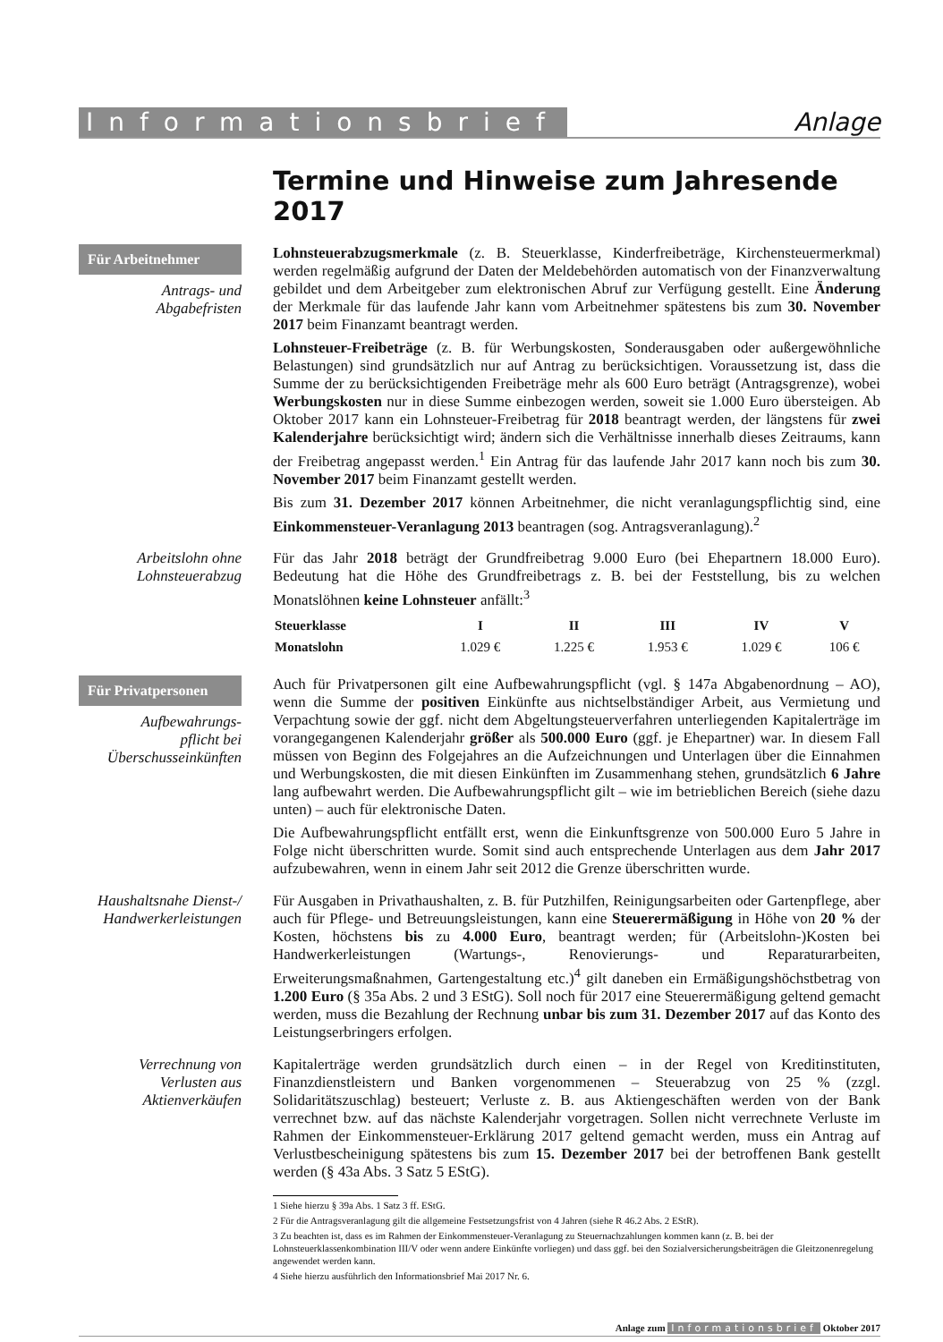Informationsbrief Anlage
Termine und Hinweise zum Jahresende 2017
Für Arbeitnehmer
Antrags- und Abgabefristen
Lohnsteuerabzugsmerkmale (z. B. Steuerklasse, Kinderfreibeträge, Kirchensteuermerkmal) werden regelmäßig aufgrund der Daten der Meldebehörden automatisch von der Finanzverwaltung gebildet und dem Arbeitgeber zum elektronischen Abruf zur Verfügung gestellt. Eine Änderung der Merkmale für das laufende Jahr kann vom Arbeitnehmer spätestens bis zum 30. November 2017 beim Finanzamt beantragt werden.
Lohnsteuer-Freibeträge (z. B. für Werbungskosten, Sonderausgaben oder außergewöhnliche Belastungen) sind grundsätzlich nur auf Antrag zu berücksichtigen. Voraussetzung ist, dass die Summe der zu berücksichtigenden Freibeträge mehr als 600 Euro beträgt (Antragsgrenze), wobei Werbungskosten nur in diese Summe einbezogen werden, soweit sie 1.000 Euro übersteigen. Ab Oktober 2017 kann ein Lohnsteuer-Freibetrag für 2018 beantragt werden, der längstens für zwei Kalenderjahre berücksichtigt wird; ändern sich die Verhältnisse innerhalb dieses Zeitraums, kann der Freibetrag angepasst werden.<sup>1</sup> Ein Antrag für das laufende Jahr 2017 kann noch bis zum 30. November 2017 beim Finanzamt gestellt werden.
Bis zum 31. Dezember 2017 können Arbeitnehmer, die nicht veranlagungspflichtig sind, eine Einkommensteuer-Veranlagung 2013 beantragen (sog. Antragsveranlagung).<sup>2</sup>
Arbeitslohn ohne Lohnsteuerabzug
Für das Jahr 2018 beträgt der Grundfreibetrag 9.000 Euro (bei Ehepartnern 18.000 Euro). Bedeutung hat die Höhe des Grundfreibetrags z. B. bei der Feststellung, bis zu welchen Monatslöhnen keine Lohnsteuer anfällt:<sup>3</sup>
| Steuerklasse | I | II | III | IV | V |
| --- | --- | --- | --- | --- | --- |
| Monatslohn | 1.029 € | 1.225 € | 1.953 € | 1.029 € | 106 € |
Für Privatpersonen
Aufbewahrungs-
pflicht bei Überschusseinkünften
Auch für Privatpersonen gilt eine Aufbewahrungspflicht (vgl. § 147a Abgabenordnung – AO), wenn die Summe der positiven Einkünfte aus nichtselbständiger Arbeit, aus Vermietung und Verpachtung sowie der ggf. nicht dem Abgeltungsteuerverfahren unterliegenden Kapitalerträge im vorangegangenen Kalenderjahr größer als 500.000 Euro (ggf. je Ehepartner) war. In diesem Fall müssen von Beginn des Folgejahres an die Aufzeichnungen und Unterlagen über die Einnahmen und Werbungskosten, die mit diesen Einkünften im Zusammenhang stehen, grundsätzlich 6 Jahre lang aufbewahrt werden. Die Aufbewahrungspflicht gilt – wie im betrieblichen Bereich (siehe dazu unten) – auch für elektronische Daten.
Die Aufbewahrungspflicht entfällt erst, wenn die Einkunftsgrenze von 500.000 Euro 5 Jahre in Folge nicht überschritten wurde. Somit sind auch entsprechende Unterlagen aus dem Jahr 2017 aufzubewahren, wenn in einem Jahr seit 2012 die Grenze überschritten wurde.
Haushaltsnahe Dienst-/ Handwerkerleistungen
Für Ausgaben in Privathaushalten, z. B. für Putzhilfen, Reinigungsarbeiten oder Gartenpflege, aber auch für Pflege- und Betreuungsleistungen, kann eine Steuerermäßigung in Höhe von 20 % der Kosten, höchstens bis zu 4.000 Euro, beantragt werden; für (Arbeitslohn-)Kosten bei Handwerkerleistungen (Wartungs-, Renovierungs- und Reparaturarbeiten, Erweiterungsmaßnahmen, Gartengestaltung etc.)<sup>4</sup> gilt daneben ein Ermäßigungshöchstbetrag von 1.200 Euro (§ 35a Abs. 2 und 3 EStG). Soll noch für 2017 eine Steuerermäßigung geltend gemacht werden, muss die Bezahlung der Rechnung unbar bis zum 31. Dezember 2017 auf das Konto des Leistungserbringers erfolgen.
Verrechnung von Verlusten aus Aktienverkäufen
Kapitalerträge werden grundsätzlich durch einen – in der Regel von Kreditinstituten, Finanzdienstleistern und Banken vorgenommenen – Steuerabzug von 25 % (zzgl. Solidaritätszuschlag) besteuert; Verluste z. B. aus Aktiengeschäften werden von der Bank verrechnet bzw. auf das nächste Kalenderjahr vorgetragen. Sollen nicht verrechnete Verluste im Rahmen der Einkommensteuer-Erklärung 2017 geltend gemacht werden, muss ein Antrag auf Verlustbescheinigung spätestens bis zum 15. Dezember 2017 bei der betroffenen Bank gestellt werden (§ 43a Abs. 3 Satz 5 EStG).
1 Siehe hierzu § 39a Abs. 1 Satz 3 ff. EStG.
2 Für die Antragsveranlagung gilt die allgemeine Festsetzungsfrist von 4 Jahren (siehe R 46.2 Abs. 2 EStR).
3 Zu beachten ist, dass es im Rahmen der Einkommensteuer-Veranlagung zu Steuernachzahlungen kommen kann (z. B. bei der Lohnsteuerklassenkombination III/V oder wenn andere Einkünfte vorliegen) und dass ggf. bei den Sozialversicherungsbeiträgen die Gleitzonenregelung angewendet werden kann.
4 Siehe hierzu ausführlich den Informationsbrief Mai 2017 Nr. 6.
Anlage zum Informationsbrief Oktober 2017